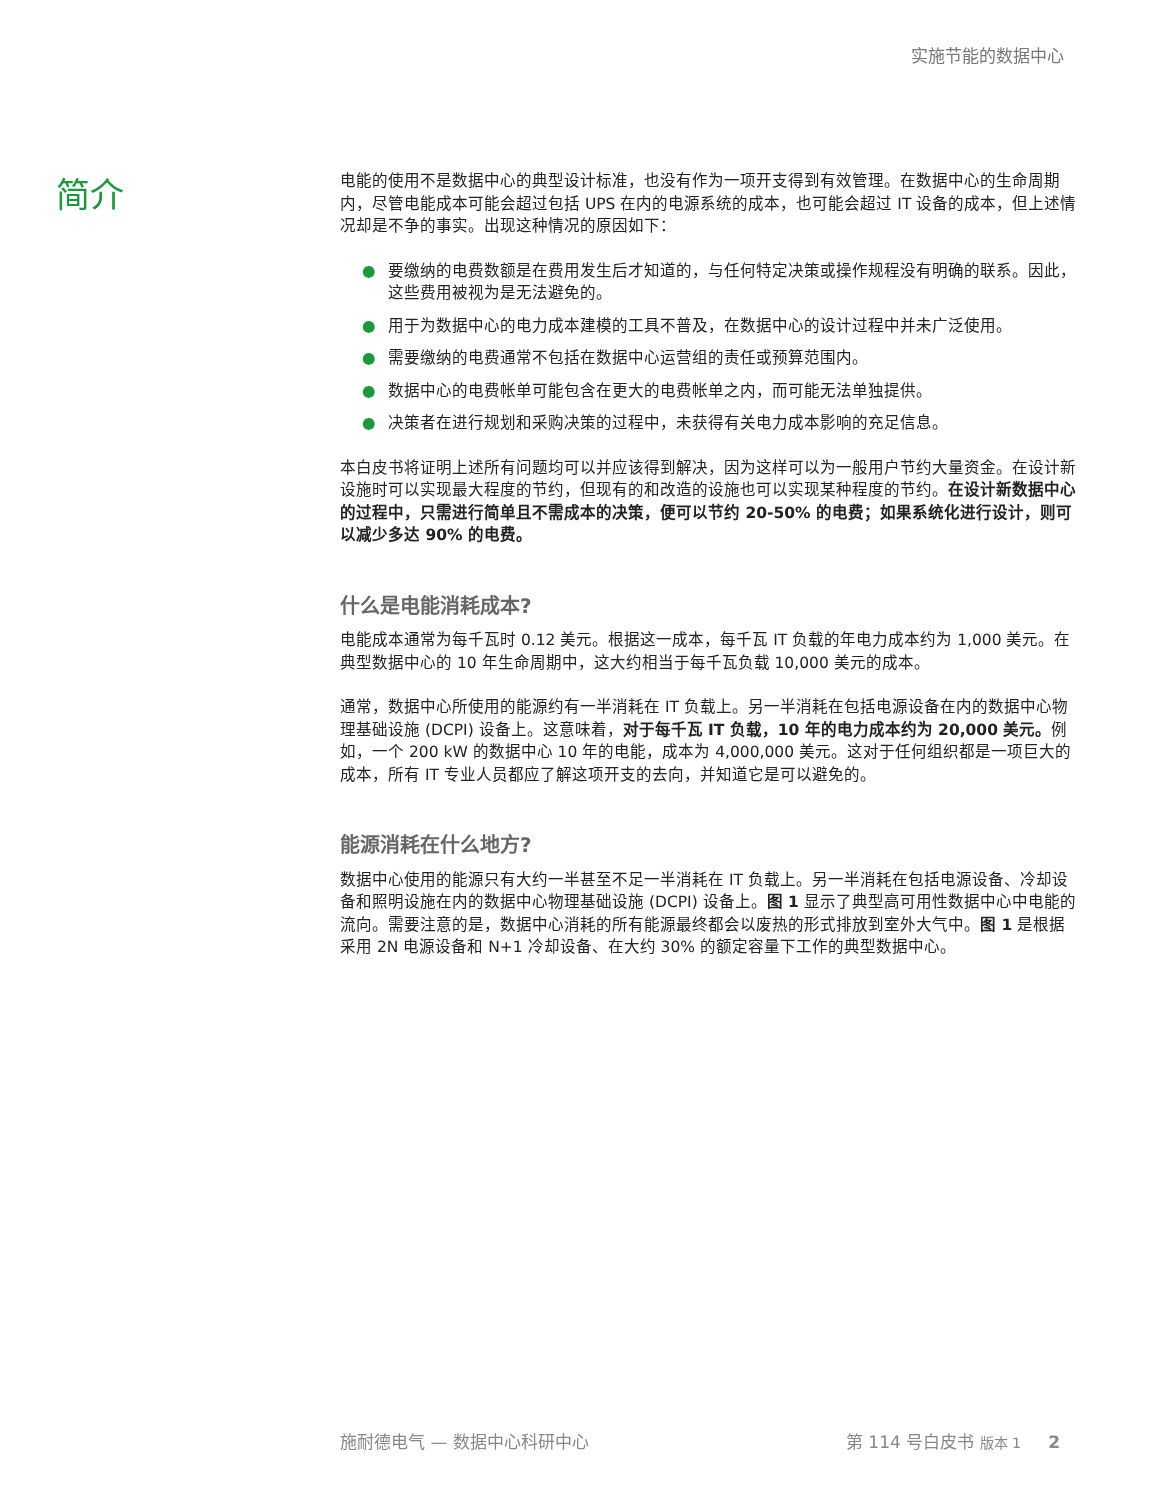实施节能的数据中心
简介
电能的使用不是数据中心的典型设计标准，也没有作为一项开支得到有效管理。在数据中心的生命周期内，尽管电能成本可能会超过包括 UPS 在内的电源系统的成本，也可能会超过 IT 设备的成本，但上述情况却是不争的事实。出现这种情况的原因如下：
● 要缴纳的电费数额是在费用发生后才知道的，与任何特定决策或操作规程没有明确的联系。因此，这些费用被视为是无法避免的。
● 用于为数据中心的电力成本建模的工具不普及，在数据中心的设计过程中并未广泛使用。
● 需要缴纳的电费通常不包括在数据中心运营组的责任或预算范围内。
● 数据中心的电费帐单可能包含在更大的电费帐单之内，而可能无法单独提供。
● 决策者在进行规划和采购决策的过程中，未获得有关电力成本影响的充足信息。
本白皮书将证明上述所有问题均可以并应该得到解决，因为这样可以为一般用户节约大量资金。在设计新设施时可以实现最大程度的节约，但现有的和改造的设施也可以实现某种程度的节约。在设计新数据中心的过程中，只需进行简单且不需成本的决策，便可以节约 20-50% 的电费；如果系统化进行设计，则可以减少多达 90% 的电费。
什么是电能消耗成本?
电能成本通常为每千瓦时 0.12 美元。根据这一成本，每千瓦 IT 负载的年电力成本约为 1,000 美元。在典型数据中心的 10 年生命周期中，这大约相当于每千瓦负载 10,000 美元的成本。
通常，数据中心所使用的能源约有一半消耗在 IT 负载上。另一半消耗在包括电源设备在内的数据中心物理基础设施 (DCPI) 设备上。这意味着，对于每千瓦 IT 负载，10 年的电力成本约为 20,000 美元。例如，一个 200 kW 的数据中心 10 年的电能，成本为 4,000,000 美元。这对于任何组织都是一项巨大的成本，所有 IT 专业人员都应了解这项开支的去向，并知道它是可以避免的。
能源消耗在什么地方?
数据中心使用的能源只有大约一半甚至不足一半消耗在 IT 负载上。另一半消耗在包括电源设备、冷却设备和照明设施在内的数据中心物理基础设施 (DCPI) 设备上。图 1 显示了典型高可用性数据中心中电能的流向。需要注意的是，数据中心消耗的所有能源最终都会以废热的形式排放到室外大气中。图 1 是根据采用 2N 电源设备和 N+1 冷却设备、在大约 30% 的额定容量下工作的典型数据中心。
施耐德电气 — 数据中心科研中心 第 114 号白皮书 版本 1 2